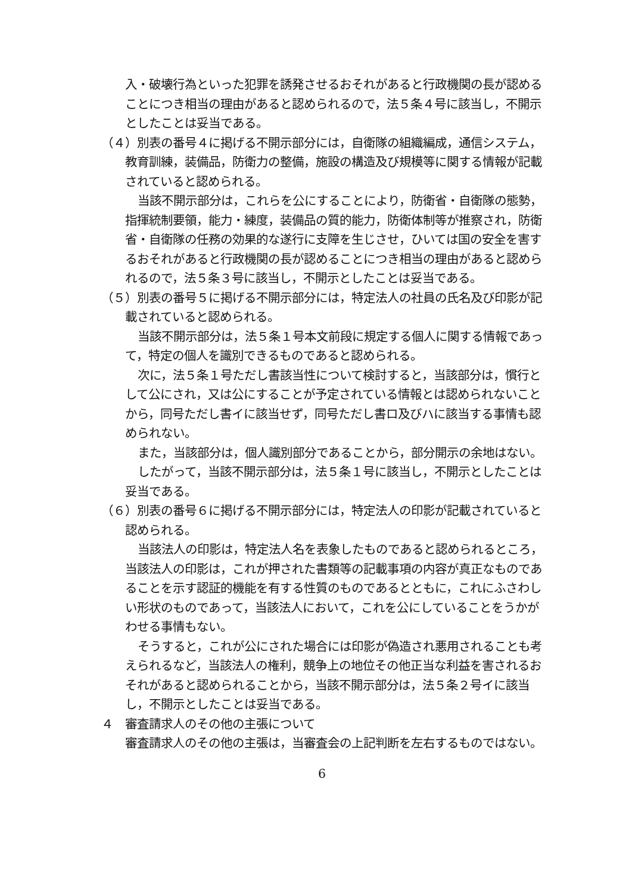入・破壊行為といった犯罪を誘発させるおそれがあると行政機関の長が認めることにつき相当の理由があると認められるので，法５条４号に該当し，不開示としたことは妥当である。
（４）別表の番号４に掲げる不開示部分には，自衛隊の組織編成，通信システム，教育訓練，装備品，防衛力の整備，施設の構造及び規模等に関する情報が記載されていると認められる。
当該不開示部分は，これらを公にすることにより，防衛省・自衛隊の態勢，指揮統制要領，能力・練度，装備品の質的能力，防衛体制等が推察され，防衛省・自衛隊の任務の効果的な遂行に支障を生じさせ，ひいては国の安全を害するおそれがあると行政機関の長が認めることにつき相当の理由があると認められるので，法５条３号に該当し，不開示としたことは妥当である。
（５）別表の番号５に掲げる不開示部分には，特定法人の社員の氏名及び印影が記載されていると認められる。
当該不開示部分は，法５条１号本文前段に規定する個人に関する情報であって，特定の個人を識別できるものであると認められる。
次に，法５条１号ただし書該当性について検討すると，当該部分は，慣行として公にされ，又は公にすることが予定されている情報とは認められないことから，同号ただし書イに該当せず，同号ただし書ロ及びハに該当する事情も認められない。
また，当該部分は，個人識別部分であることから，部分開示の余地はない。
したがって，当該不開示部分は，法５条１号に該当し，不開示としたことは妥当である。
（６）別表の番号６に掲げる不開示部分には，特定法人の印影が記載されていると認められる。
当該法人の印影は，特定法人名を表象したものであると認められるところ，当該法人の印影は，これが押された書類等の記載事項の内容が真正なものであることを示す認証的機能を有する性質のものであるとともに，これにふさわしい形状のものであって，当該法人において，これを公にしていることをうかがわせる事情もない。
そうすると，これが公にされた場合には印影が偽造され悪用されることも考えられるなど，当該法人の権利，競争上の地位その他正当な利益を害されるおそれがあると認められることから，当該不開示部分は，法５条２号イに該当し，不開示としたことは妥当である。
４　審査請求人のその他の主張について
審査請求人のその他の主張は，当審査会の上記判断を左右するものではない。
6